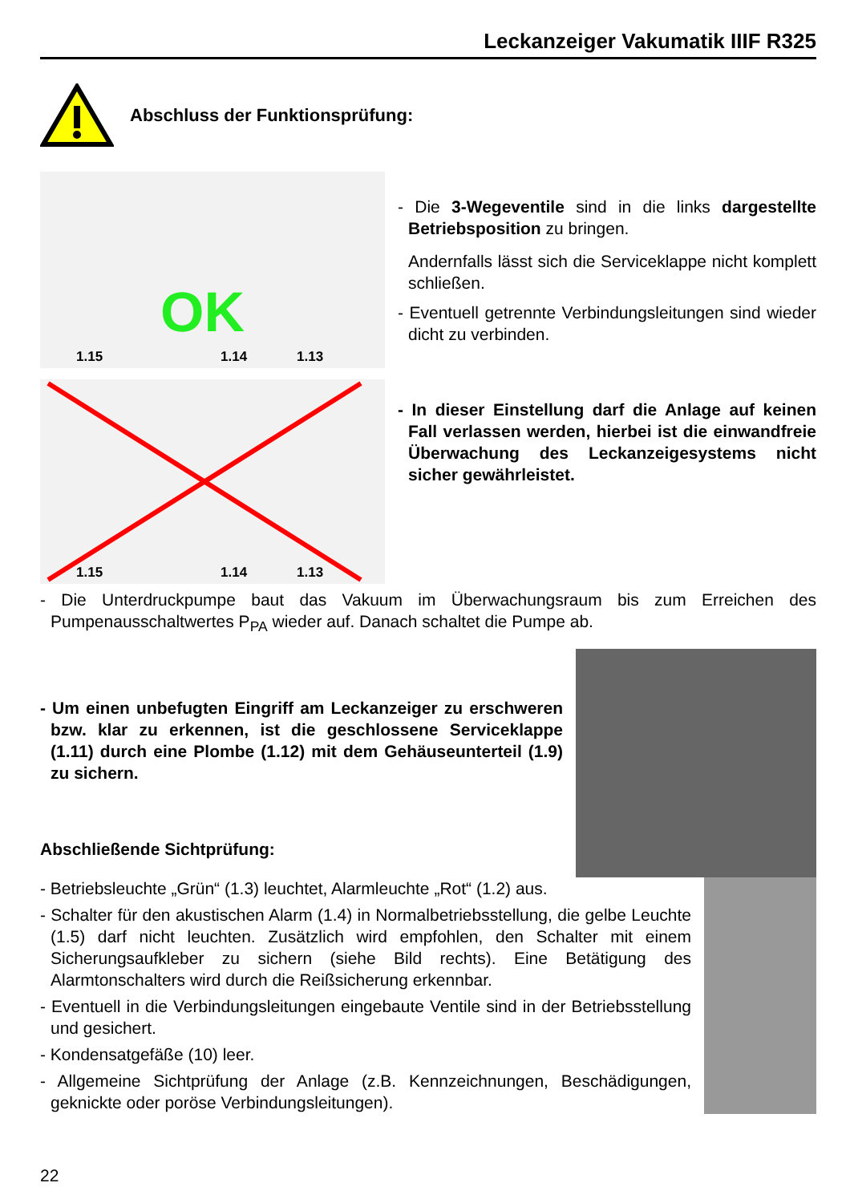Leckanzeiger Vakumatik IIIF R325
Abschluss der Funktionsprüfung:
OK
1.15 1.14 1.13
- Die 3-Wegeventile sind in die links dargestellte Betriebsposition zu bringen.
Andernfalls lässt sich die Serviceklappe nicht komplett schließen.
- Eventuell getrennte Verbindungsleitungen sind wieder dicht zu verbinden.
1.15 1.14 1.13
- In dieser Einstellung darf die Anlage auf keinen Fall verlassen werden, hierbei ist die einwandfreie Überwachung des Leckanzeigesystems nicht sicher gewährleistet.
- Die Unterdruckpumpe baut das Vakuum im Überwachungsraum bis zum Erreichen des Pumpenausschaltwertes P<sub>PA</sub> wieder auf. Danach schaltet die Pumpe ab.
- Um einen unbefugten Eingriff am Leckanzeiger zu erschweren bzw. klar zu erkennen, ist die geschlossene Serviceklappe (1.11) durch eine Plombe (1.12) mit dem Gehäuseunterteil (1.9) zu sichern.
Abschließende Sichtprüfung:
- Betriebsleuchte „Grün“ (1.3) leuchtet, Alarmleuchte „Rot“ (1.2) aus.
- Schalter für den akustischen Alarm (1.4) in Normalbetriebsstellung, die gelbe Leuchte (1.5) darf nicht leuchten. Zusätzlich wird empfohlen, den Schalter mit einem Sicherungsaufkleber zu sichern (siehe Bild rechts). Eine Betätigung des Alarmtonschalters wird durch die Reißsicherung erkennbar.
- Eventuell in die Verbindungsleitungen eingebaute Ventile sind in der Betriebsstellung und gesichert.
- Kondensatgefäße (10) leer.
- Allgemeine Sichtprüfung der Anlage (z.B. Kennzeichnungen, Beschädigungen, geknickte oder poröse Verbindungsleitungen).
22